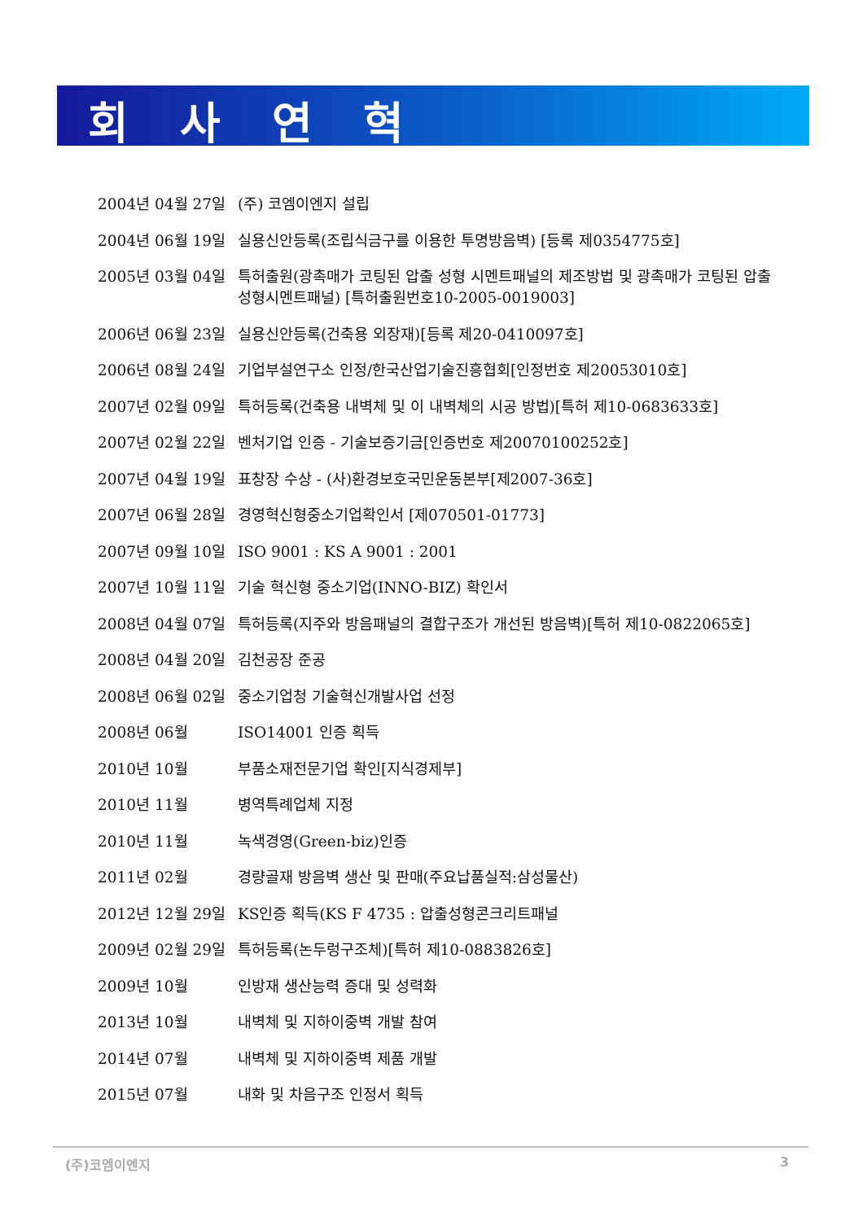회 사 연 혁
2004년 04월 27일 (주) 코엠이엔지 설립
2004년 06월 19일 실용신안등록(조립식금구를 이용한 투명방음벽) [등록 제0354775호]
2005년 03월 04일 특허출원(광촉매가 코팅된 압출 성형 시멘트패널의 제조방법 및 광촉매가 코팅된 압출성형시멘트패널) [특허출원번호10-2005-0019003]
2006년 06월 23일 실용신안등록(건축용 외장재)[등록 제20-0410097호]
2006년 08월 24일 기업부설연구소 인정/한국산업기술진흥협회[인정번호 제20053010호]
2007년 02월 09일 특허등록(건축용 내벽체 및 이 내벽체의 시공 방법)[특허 제10-0683633호]
2007년 02월 22일 벤처기업 인증 - 기술보증기금[인증번호 제20070100252호]
2007년 04월 19일 표창장 수상 - (사)환경보호국민운동본부[제2007-36호]
2007년 06월 28일 경영혁신형중소기업확인서 [제070501-01773]
2007년 09월 10일 ISO 9001 : KS A 9001 : 2001
2007년 10월 11일 기술 혁신형 중소기업(INNO-BIZ) 확인서
2008년 04월 07일 특허등록(지주와 방음패널의 결합구조가 개선된 방음벽)[특허 제10-0822065호]
2008년 04월 20일 김천공장 준공
2008년 06월 02일 중소기업청 기술혁신개발사업 선정
2008년 06월 ISO14001 인증 획득
2010년 10월 부품소재전문기업 확인[지식경제부]
2010년 11월 병역특례업체 지정
2010년 11월 녹색경영(Green-biz)인증
2011년 02월 경량골재 방음벽 생산 및 판매(주요납품실적:삼성물산)
2012년 12월 29일 KS인증 획득(KS F 4735 : 압출성형콘크리트패널
2009년 02월 29일 특허등록(논두렁구조체)[특허 제10-0883826호]
2009년 10월 인방재 생산능력 증대 및 성력화
2013년 10월 내벽체 및 지하이중벽 개발 참여
2014년 07월 내벽체 및 지하이중벽 제품 개발
2015년 07월 내화 및 차음구조 인정서 획득
(주)코엠이엔지 3